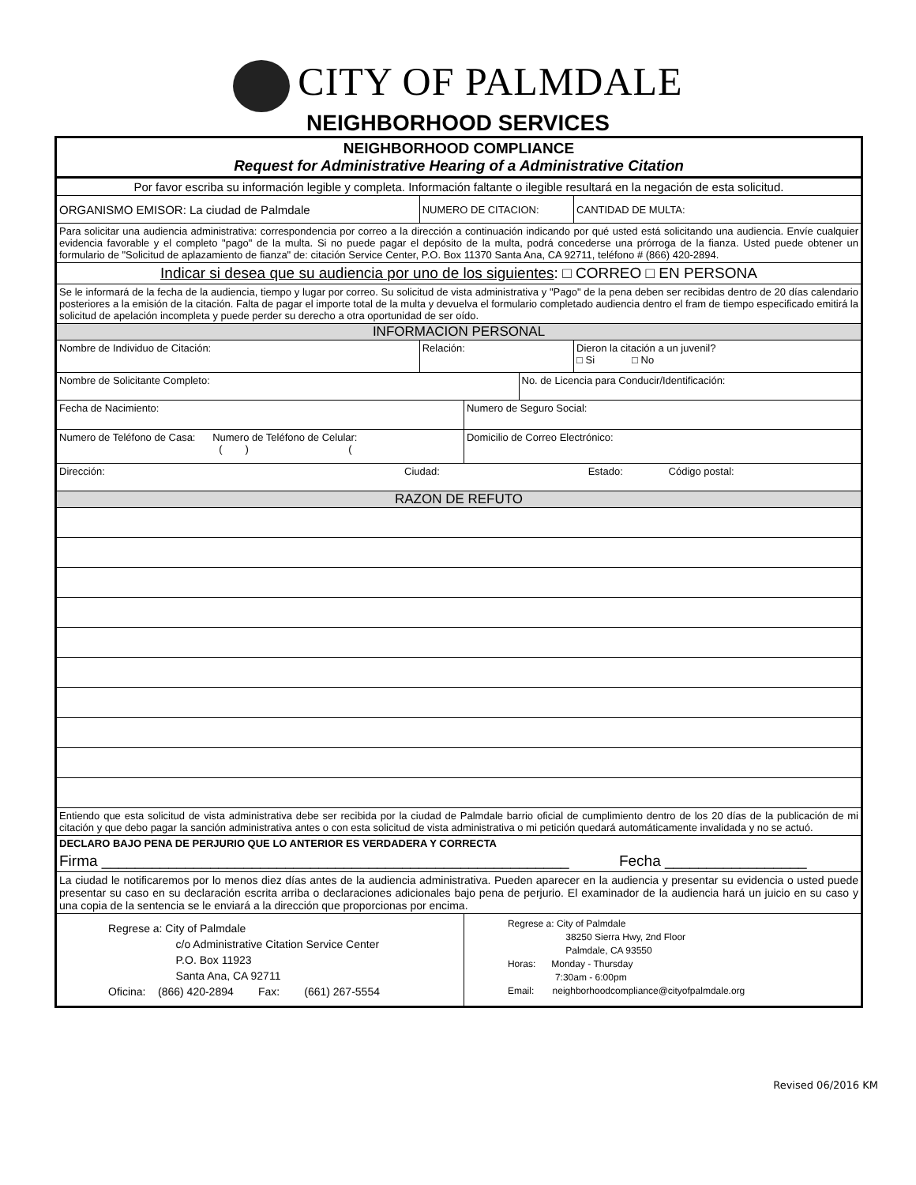CITY OF PALMDALE
NEIGHBORHOOD SERVICES
| NEIGHBORHOOD COMPLIANCE Request for Administrative Hearing of a Administrative Citation | | | | |
| Por favor escriba su información legible y completa. Información faltante o ilegible resultará en la negación de esta solicitud. | | | | |
| ORGANISMO EMISOR: La ciudad de Palmdale | NUMERO DE CITACION: | | | CANTIDAD DE MULTA: |
| Para solicitar una audiencia administrativa: correspondencia por correo a la dirección a continuación indicando por qué usted está solicitando una audiencia. Envíe cualquier evidencia favorable y el completo "pago" de la multa. Si no puede pagar el depósito de la multa, podrá concederse una prórroga de la fianza. Usted puede obtener un formulario de "Solicitud de aplazamiento de fianza" de: citación Service Center, P.O. Box 11370 Santa Ana, CA 92711, teléfono # (866) 420-2894. | | | | |
| Indicar si desea que su audiencia por uno de los siguientes : □ CORREO □ EN PERSONA | | | | |
| Se le informará de la fecha de la audiencia, tiempo y lugar por correo. Su solicitud de vista administrativa y "Pago" de la pena deben ser recibidas dentro de 20 días calendario posteriores a la emisión de la citación. Falta de pagar el importe total de la multa y devuelva el formulario completado audiencia dentro el fram de tiempo especificado emitirá la solicitud de apelación incompleta y puede perder su derecho a otra oportunidad de ser oído. | | | | |
| INFORMACION PERSONAL | | | | |
| Nombre de Individuo de Citación: | Relación: | | | Dieron la citación a un juvenil? □ Si □ No |
| Nombre de Solicitante Completo: | | | No. de Licencia para Conducir/Identificación: | |
| Fecha de Nacimiento: | | Numero de Seguro Social: | | |
| Numero de Teléfono de Casa: Numero de Teléfono de Celular: ( ) ( | | Domicilio de Correo Electrónico: | | |
| Dirección: Ciudad: Estado: Código postal: | | | | |
| RAZON DE REFUTO | | | | |
| Entiendo que esta solicitud de vista administrativa debe ser recibida por la ciudad de Palmdale barrio oficial de cumplimiento dentro de los 20 días de la publicación de mi citación y que debo pagar la sanción administrativa antes o con esta solicitud de vista administrativa o mi petición quedará automáticamente invalidada y no se actuó. | | | | |
| DECLARO BAJO PENA DE PERJURIO QUE LO ANTERIOR ES VERDADERA Y CORRECTA | | | | |
| Firma ________________________________________________________ Fecha _________________ | | | | |
| La ciudad le notificaremos por lo menos diez días antes de la audiencia administrativa. Pueden aparecer en la audiencia y presentar su evidencia o usted puede presentar su caso en su declaración escrita arriba o declaraciones adicionales bajo pena de perjurio. El examinador de la audiencia hará un juicio en su caso y una copia de la sentencia se le enviará a la dirección que proporcionas por encima. | | | | |
| Regrese a: City of Palmdale c/o Administrative Citation Service Center P.O. Box 11923 Santa Ana, CA 92711 Oficina: (866) 420-2894 Fax: (661) 267-5554 | | Regrese a: City of Palmdale 38250 Sierra Hwy, 2nd Floor Palmdale, CA 93550 Horas: Monday - Thursday 7:30am - 6:00pm Email: neighborhoodcompliance@cityofpalmdale.org | | |
Revised 06/2016 KM